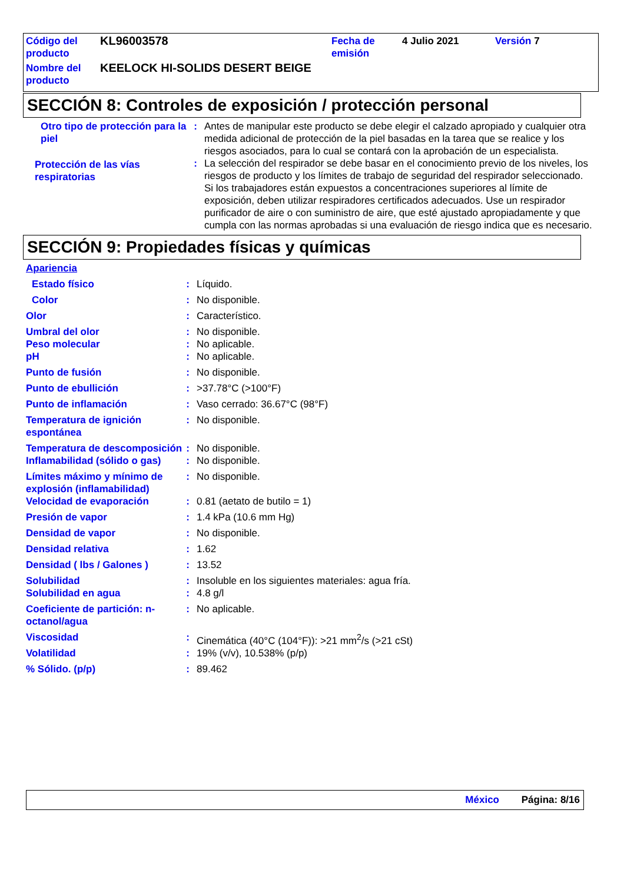| Código del producto | KL96003578 | Fecha de emisión | 4 Julio 2021 | Versión 7 |
| Nombre del producto | KEELOCK HI-SOLIDS DESERT BEIGE | | | |
SECCIÓN 8: Controles de exposición / protección personal
| Otro tipo de protección para la piel | : | Antes de manipular este producto se debe elegir el calzado apropiado y cualquier otra medida adicional de protección de la piel basadas en la tarea que se realice y los riesgos asociados, para lo cual se contará con la aprobación de un especialista. |
| Protección de las vías respiratorias | : | La selección del respirador se debe basar en el conocimiento previo de los niveles, los riesgos de producto y los límites de trabajo de seguridad del respirador seleccionado. Si los trabajadores están expuestos a concentraciones superiores al límite de exposición, deben utilizar respiradores certificados adecuados. Use un respirador purificador de aire o con suministro de aire, que esté ajustado apropiadamente y que cumpla con las normas aprobadas si una evaluación de riesgo indica que es necesario. |
SECCIÓN 9: Propiedades físicas y químicas
| Apariencia | | |
| Estado físico | : | Líquido. |
| Color | : | No disponible. |
| Olor | : | Característico. |
| Umbral del olor | : | No disponible. |
| Peso molecular | : | No aplicable. |
| pH | : | No aplicable. |
| Punto de fusión | : | No disponible. |
| Punto de ebullición | : | >37.78°C (>100°F) |
| Punto de inflamación | : | Vaso cerrado: 36.67°C (98°F) |
| Temperatura de ignición espontánea | : | No disponible. |
| Temperatura de descomposición | : | No disponible. |
| Inflamabilidad (sólido o gas) | : | No disponible. |
| Límites máximo y mínimo de explosión (inflamabilidad) | : | No disponible. |
| Velocidad de evaporación | : | 0.81 (aetato de butilo = 1) |
| Presión de vapor | : | 1.4 kPa (10.6 mm Hg) |
| Densidad de vapor | : | No disponible. |
| Densidad relativa | : | 1.62 |
| Densidad ( lbs / Galones ) | : | 13.52 |
| Solubilidad | : | Insoluble en los siguientes materiales: agua fría. |
| Solubilidad en agua | : | 4.8 g/l |
| Coeficiente de partición: n-octanol/agua | : | No aplicable. |
| Viscosidad | : | Cinemática (40°C (104°F)): >21 mm<sup>2</sup>/s (>21 cSt) |
| Volatilidad | : | 19% (v/v), 10.538% (p/p) |
| % Sólido. (p/p) | : | 89.462 |
México Página: 8/16